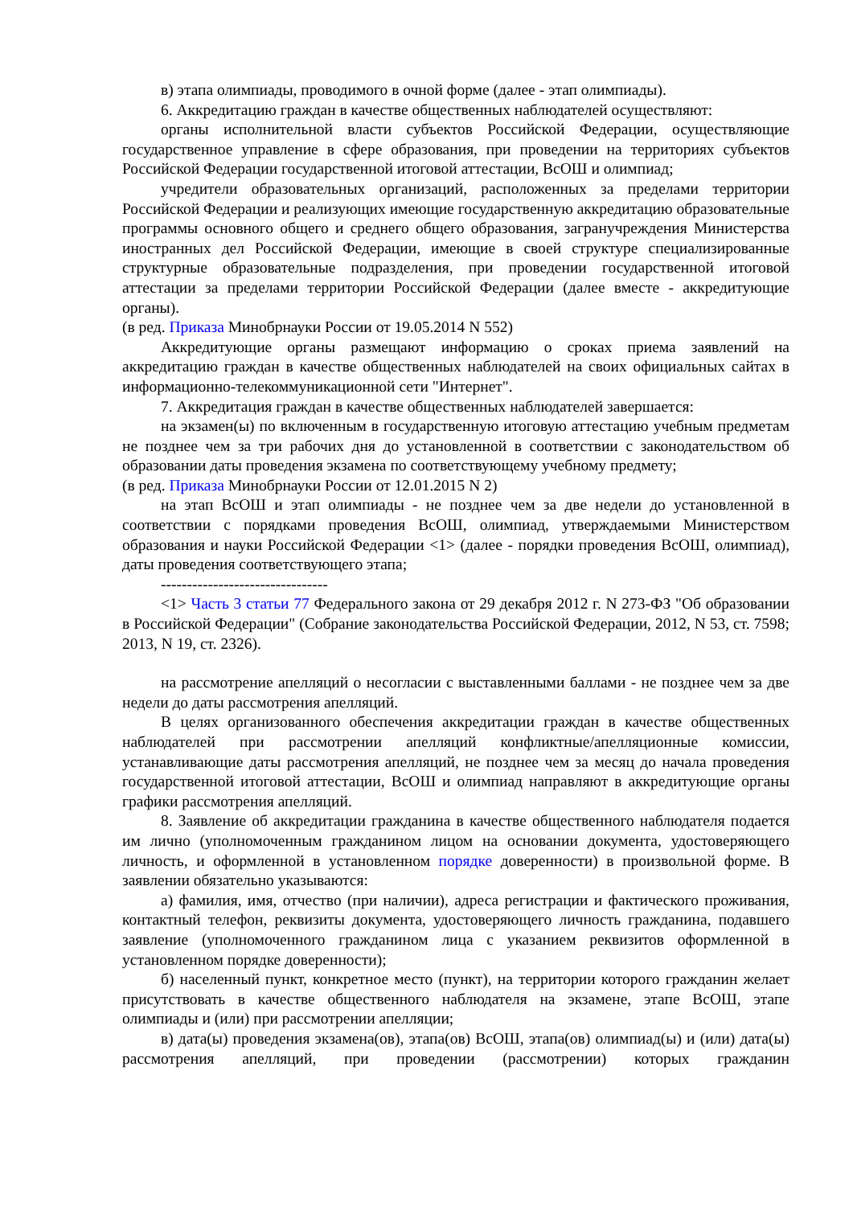в) этапа олимпиады, проводимого в очной форме (далее - этап олимпиады).
6. Аккредитацию граждан в качестве общественных наблюдателей осуществляют:
органы исполнительной власти субъектов Российской Федерации, осуществляющие государственное управление в сфере образования, при проведении на территориях субъектов Российской Федерации государственной итоговой аттестации, ВсОШ и олимпиад;
учредители образовательных организаций, расположенных за пределами территории Российской Федерации и реализующих имеющие государственную аккредитацию образовательные программы основного общего и среднего общего образования, загранучреждения Министерства иностранных дел Российской Федерации, имеющие в своей структуре специализированные структурные образовательные подразделения, при проведении государственной итоговой аттестации за пределами территории Российской Федерации (далее вместе - аккредитующие органы).
(в ред. Приказа Минобрнауки России от 19.05.2014 N 552)
Аккредитующие органы размещают информацию о сроках приема заявлений на аккредитацию граждан в качестве общественных наблюдателей на своих официальных сайтах в информационно-телекоммуникационной сети "Интернет".
7. Аккредитация граждан в качестве общественных наблюдателей завершается:
на экзамен(ы) по включенным в государственную итоговую аттестацию учебным предметам не позднее чем за три рабочих дня до установленной в соответствии с законодательством об образовании даты проведения экзамена по соответствующему учебному предмету;
(в ред. Приказа Минобрнауки России от 12.01.2015 N 2)
на этап ВсОШ и этап олимпиады - не позднее чем за две недели до установленной в соответствии с порядками проведения ВсОШ, олимпиад, утверждаемыми Министерством образования и науки Российской Федерации <1> (далее - порядки проведения ВсОШ, олимпиад), даты проведения соответствующего этапа;
--------------------------------
<1> Часть 3 статьи 77 Федерального закона от 29 декабря 2012 г. N 273-ФЗ "Об образовании в Российской Федерации" (Собрание законодательства Российской Федерации, 2012, N 53, ст. 7598; 2013, N 19, ст. 2326).
на рассмотрение апелляций о несогласии с выставленными баллами - не позднее чем за две недели до даты рассмотрения апелляций.
В целях организованного обеспечения аккредитации граждан в качестве общественных наблюдателей при рассмотрении апелляций конфликтные/апелляционные комиссии, устанавливающие даты рассмотрения апелляций, не позднее чем за месяц до начала проведения государственной итоговой аттестации, ВсОШ и олимпиад направляют в аккредитующие органы графики рассмотрения апелляций.
8. Заявление об аккредитации гражданина в качестве общественного наблюдателя подается им лично (уполномоченным гражданином лицом на основании документа, удостоверяющего личность, и оформленной в установленном порядке доверенности) в произвольной форме. В заявлении обязательно указываются:
а) фамилия, имя, отчество (при наличии), адреса регистрации и фактического проживания, контактный телефон, реквизиты документа, удостоверяющего личность гражданина, подавшего заявление (уполномоченного гражданином лица с указанием реквизитов оформленной в установленном порядке доверенности);
б) населенный пункт, конкретное место (пункт), на территории которого гражданин желает присутствовать в качестве общественного наблюдателя на экзамене, этапе ВсОШ, этапе олимпиады и (или) при рассмотрении апелляции;
в) дата(ы) проведения экзамена(ов), этапа(ов) ВсОШ, этапа(ов) олимпиад(ы) и (или) дата(ы) рассмотрения апелляций, при проведении (рассмотрении) которых гражданин